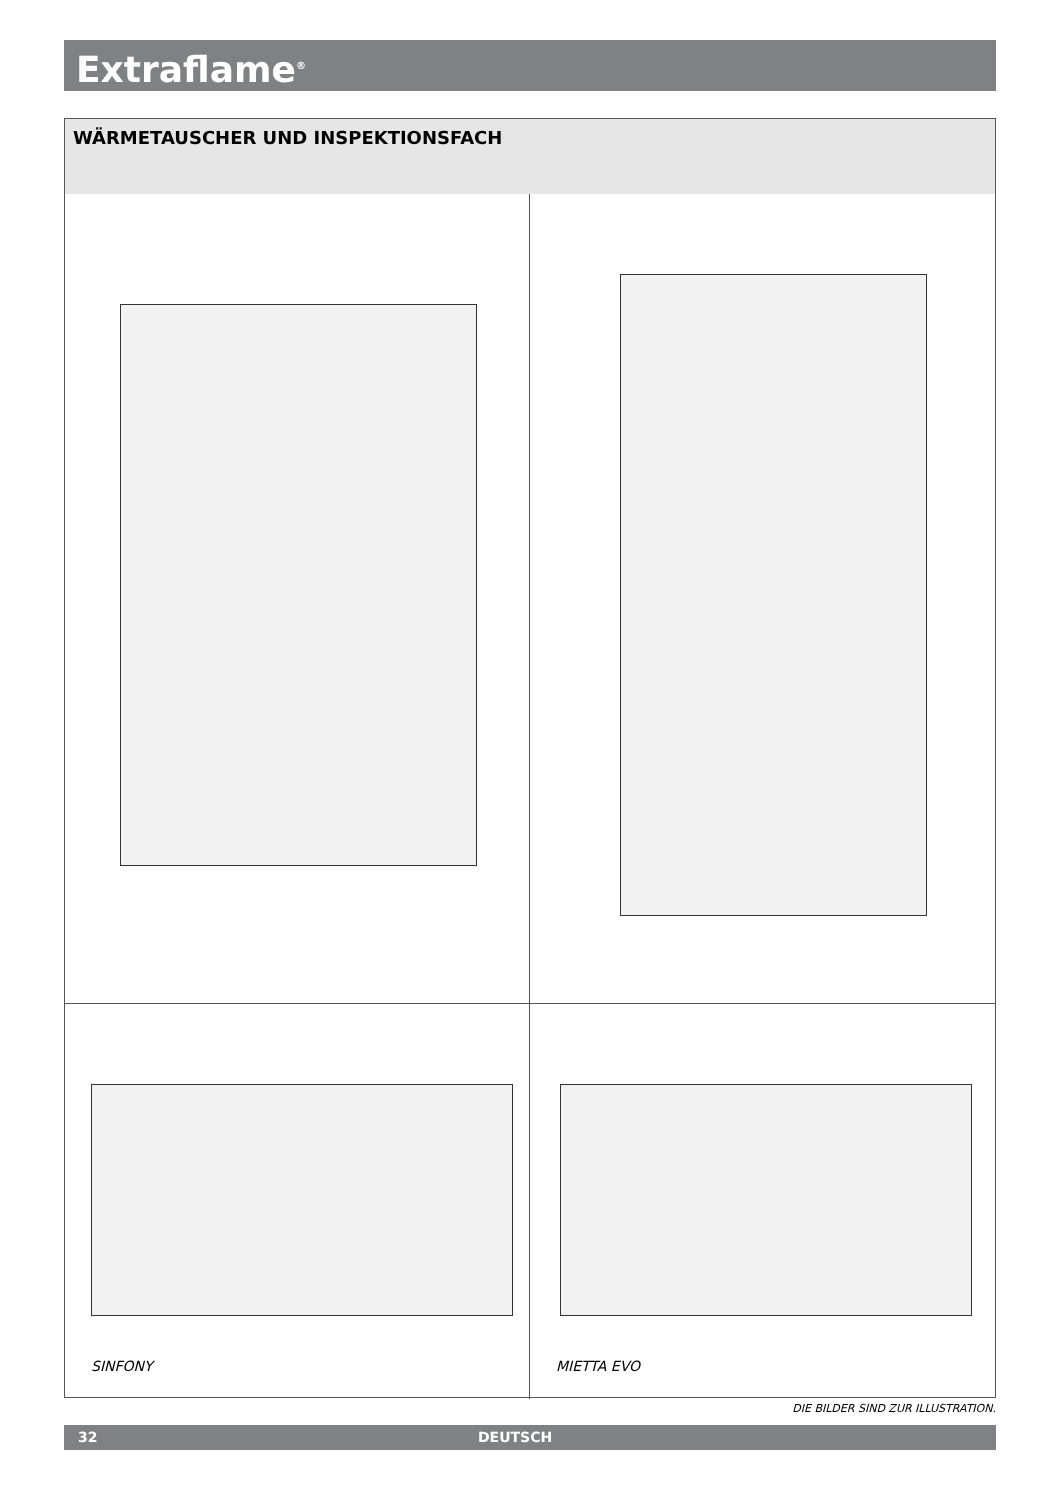Extraflame<sup>®</sup>
WÄRMETAUSCHER UND INSPEKTIONSFACH
SINFONY
MIETTA EVO
DIE BILDER SIND ZUR ILLUSTRATION.
32 DEUTSCH